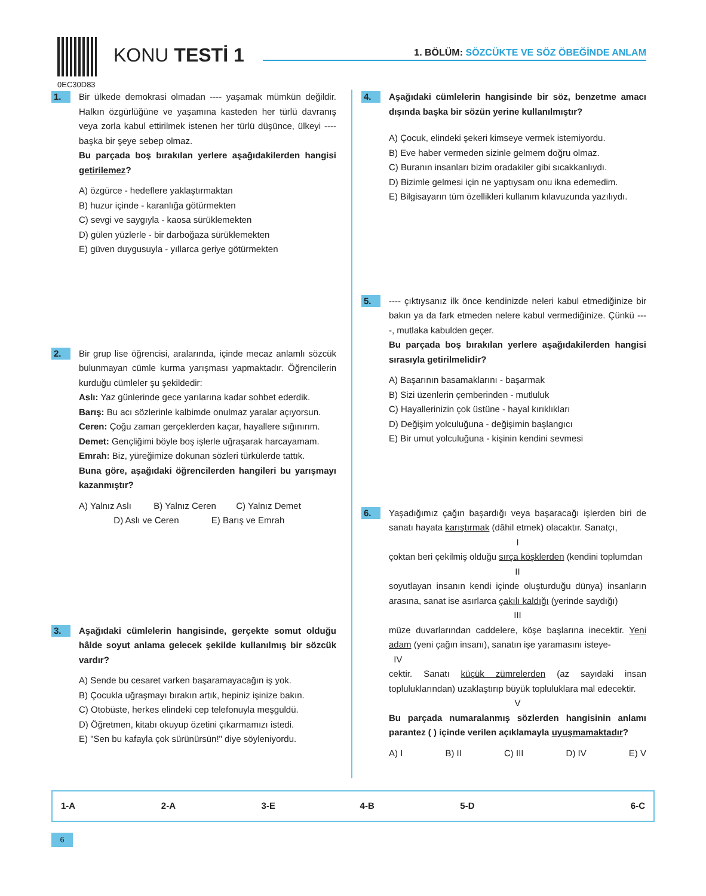0EC30D83
KONU TESTİ 1
1. BÖLÜM: SÖZCÜKTE VE SÖZ ÖBEĞİNDE ANLAM
1.
Bir ülkede demokrasi olmadan ---- yaşamak mümkün değildir. Halkın özgürlüğüne ve yaşamına kasteden her türlü davranış veya zorla kabul ettirilmek istenen her türlü düşünce, ülkeyi ---- başka bir şeye sebep olmaz.
Bu parçada boş bırakılan yerlere aşağıdakilerden hangisi getirilemez?
A) özgürce - hedeflere yaklaştırmaktan
B) huzur içinde - karanlığa götürmekten
C) sevgi ve saygıyla - kaosa sürüklemekten
D) gülen yüzlerle - bir darboğaza sürüklemekten
E) güven duygusuyla - yıllarca geriye götürmekten
2.
Bir grup lise öğrencisi, aralarında, içinde mecaz anlamlı sözcük bulunmayan cümle kurma yarışması yapmaktadır. Öğrencilerin kurduğu cümleler şu şekildedir:
Aslı: Yaz günlerinde gece yarılarına kadar sohbet ederdik.
Barış: Bu acı sözlerinle kalbimde onulmaz yaralar açıyorsun.
Ceren: Çoğu zaman gerçeklerden kaçar, hayallere sığınırım.
Demet: Gençliğimi böyle boş işlerle uğraşarak harcayamam.
Emrah: Biz, yüreğimize dokunan sözleri türkülerde tattık.
Buna göre, aşağıdaki öğrencilerden hangileri bu yarışmayı kazanmıştır?
A) Yalnız Aslı B) Yalnız Ceren C) Yalnız Demet
D) Aslı ve Ceren E) Barış ve Emrah
3.
Aşağıdaki cümlelerin hangisinde, gerçekte somut olduğu hâlde soyut anlama gelecek şekilde kullanılmış bir sözcük vardır?
A) Sende bu cesaret varken başaramayacağın iş yok.
B) Çocukla uğraşmayı bırakın artık, hepiniz işinize bakın.
C) Otobüste, herkes elindeki cep telefonuyla meşguldü.
D) Öğretmen, kitabı okuyup özetini çıkarmamızı istedi.
E) "Sen bu kafayla çok sürünürsün!" diye söyleniyordu.
4.
Aşağıdaki cümlelerin hangisinde bir söz, benzetme amacı dışında başka bir sözün yerine kullanılmıştır?
A) Çocuk, elindeki şekeri kimseye vermek istemiyordu.
B) Eve haber vermeden sizinle gelmem doğru olmaz.
C) Buranın insanları bizim oradakiler gibi sıcakkanlıydı.
D) Bizimle gelmesi için ne yaptıysam onu ikna edemedim.
E) Bilgisayarın tüm özellikleri kullanım kılavuzunda yazılıydı.
5.
---- çıktıysanız ilk önce kendinizde neleri kabul etmediğinize bir bakın ya da fark etmeden nelere kabul vermediğinize. Çünkü ----, mutlaka kabulden geçer.
Bu parçada boş bırakılan yerlere aşağıdakilerden hangisi sırasıyla getirilmelidir?
A) Başarının basamaklarını - başarmak
B) Sizi üzenlerin çemberinden - mutluluk
C) Hayallerinizin çok üstüne - hayal kırıklıkları
D) Değişim yolculuğuna - değişimin başlangıcı
E) Bir umut yolculuğuna - kişinin kendini sevmesi
6.
Yaşadığımız çağın başardığı veya başaracağı işlerden biri de sanatı hayata karıştırmak (dâhil etmek) olacaktır. Sanatçı,
I
çoktan beri çekilmiş olduğu sırça köşklerden (kendini toplumdan
II
soyutlayan insanın kendi içinde oluşturduğu dünya) insanların arasına, sanat ise asırlarca çakılı kaldığı (yerinde saydığı)
III
müze duvarlarından caddelere, köşe başlarına inecektir. Yeni adam (yeni çağın insanı), sanatın işe yaramasını isteye-
IV
cektir. Sanatı küçük zümrelerden (az sayıdaki insan topluluklarından) uzaklaştırıp büyük topluluklara mal edecektir.
V
Bu parçada numaralanmış sözlerden hangisinin anlamı parantez ( ) içinde verilen açıklamayla uyuşmamaktadır?
A) I B) II C) III D) IV E) V
| 1-A | 2-A | 3-E | 4-B | 5-D | 6-C |
6